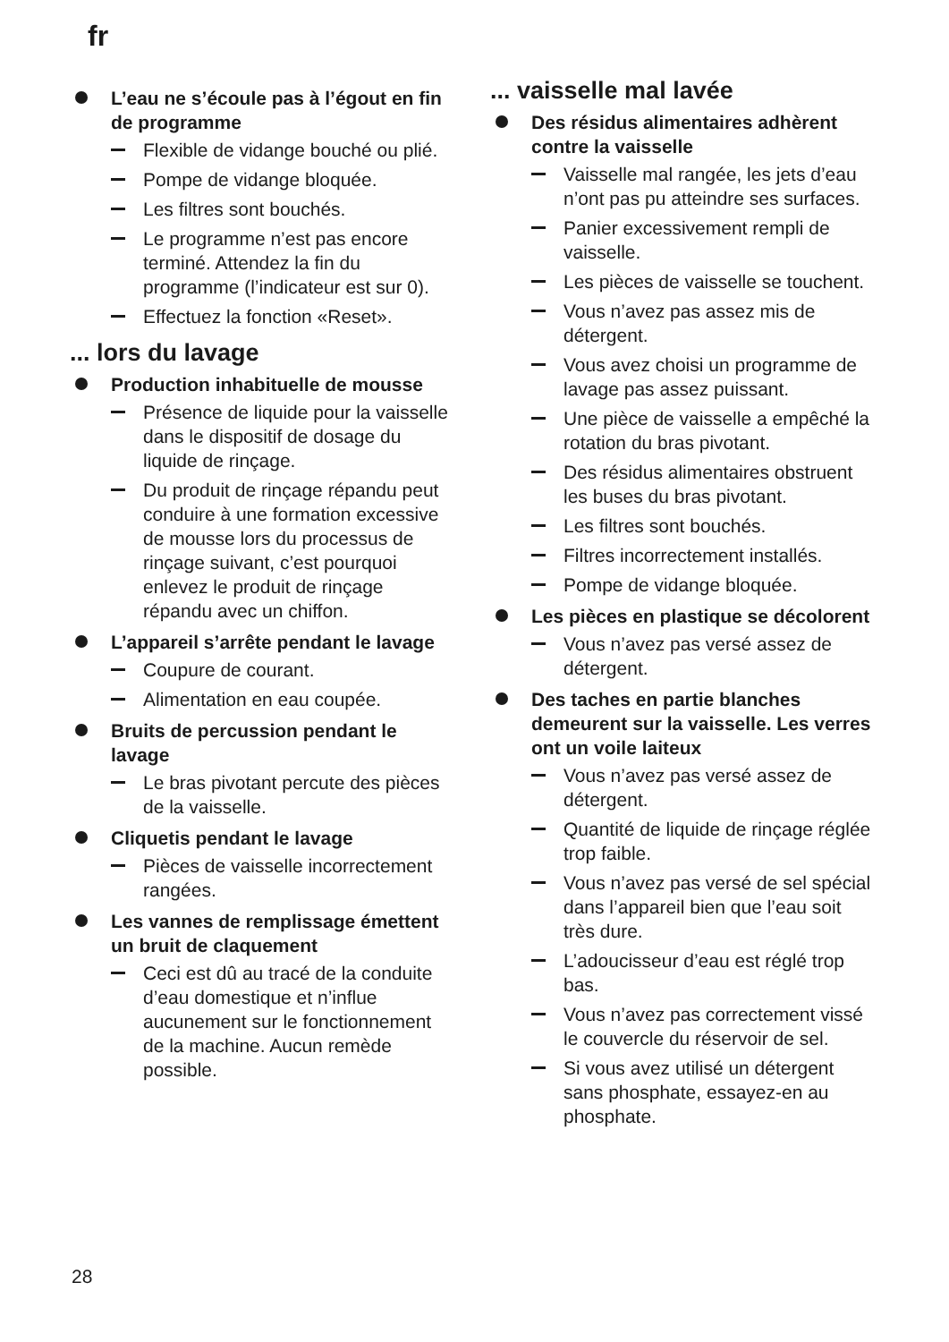fr
L’eau ne s’écoule pas à l’égout en fin de programme
Flexible de vidange bouché ou plié.
Pompe de vidange bloquée.
Les filtres sont bouchés.
Le programme n’est pas encore terminé. Attendez la fin du programme (l’indicateur est sur 0).
Effectuez la fonction «Reset».
... lors du lavage
Production inhabituelle de mousse
Présence de liquide pour la vaisselle dans le dispositif de dosage du liquide de rinçage.
Du produit de rinçage répandu peut conduire à une formation excessive de mousse lors du processus de rinçage suivant, c’est pourquoi enlevez le produit de rinçage répandu avec un chiffon.
L’appareil s’arrête pendant le lavage
Coupure de courant.
Alimentation en eau coupée.
Bruits de percussion pendant le lavage
Le bras pivotant percute des pièces de la vaisselle.
Cliquetis pendant le lavage
Pièces de vaisselle incorrectement rangées.
Les vannes de remplissage émettent un bruit de claquement
Ceci est dû au tracé de la conduite d’eau domestique et n’influe aucunement sur le fonctionnement de la machine. Aucun remède possible.
... vaisselle mal lavée
Des résidus alimentaires adhèrent contre la vaisselle
Vaisselle mal rangée, les jets d’eau n’ont pas pu atteindre ses surfaces.
Panier excessivement rempli de vaisselle.
Les pièces de vaisselle se touchent.
Vous n’avez pas assez mis de détergent.
Vous avez choisi un programme de lavage pas assez puissant.
Une pièce de vaisselle a empêché la rotation du bras pivotant.
Des résidus alimentaires obstruent les buses du bras pivotant.
Les filtres sont bouchés.
Filtres incorrectement installés.
Pompe de vidange bloquée.
Les pièces en plastique se décolorent
Vous n’avez pas versé assez de détergent.
Des taches en partie blanches demeurent sur la vaisselle. Les verres ont un voile laiteux
Vous n’avez pas versé assez de détergent.
Quantité de liquide de rinçage réglée trop faible.
Vous n’avez pas versé de sel spécial dans l’appareil bien que l’eau soit très dure.
L’adoucisseur d’eau est réglé trop bas.
Vous n’avez pas correctement vissé le couvercle du réservoir de sel.
Si vous avez utilisé un détergent sans phosphate, essayez-en au phosphate.
28